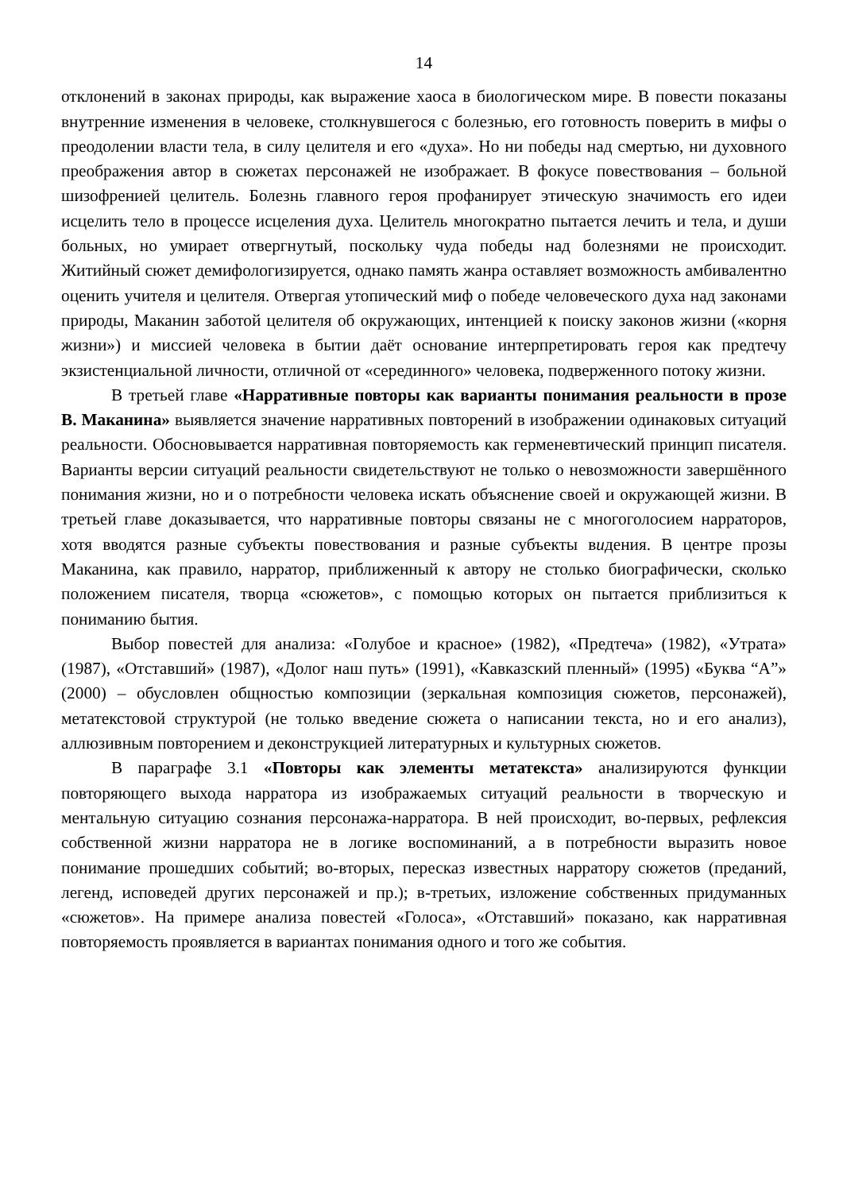14
отклонений в законах природы, как выражение хаоса в биологическом мире. В повести показаны внутренние изменения в человеке, столкнувшегося с болезнью, его готовность поверить в мифы о преодолении власти тела, в силу целителя и его «духа». Но ни победы над смертью, ни духовного преображения автор в сюжетах персонажей не изображает. В фокусе повествования – больной шизофренией целитель. Болезнь главного героя профанирует этическую значимость его идеи исцелить тело в процессе исцеления духа. Целитель многократно пытается лечить и тела, и души больных, но умирает отвергнутый, поскольку чуда победы над болезнями не происходит. Житийный сюжет демифологизируется, однако память жанра оставляет возможность амбивалентно оценить учителя и целителя. Отвергая утопический миф о победе человеческого духа над законами природы, Маканин заботой целителя об окружающих, интенцией к поиску законов жизни («корня жизни») и миссией человека в бытии даёт основание интерпретировать героя как предтечу экзистенциальной личности, отличной от «серединного» человека, подверженного потоку жизни.
В третьей главе «Нарративные повторы как варианты понимания реальности в прозе В. Маканина» выявляется значение нарративных повторений в изображении одинаковых ситуаций реальности. Обосновывается нарративная повторяемость как герменевтический принцип писателя. Варианты версии ситуаций реальности свидетельствуют не только о невозможности завершённого понимания жизни, но и о потребности человека искать объяснение своей и окружающей жизни. В третьей главе доказывается, что нарративные повторы связаны не с многоголосием нарраторов, хотя вводятся разные субъекты повествования и разные субъекты видения. В центре прозы Маканина, как правило, нарратор, приближенный к автору не столько биографически, сколько положением писателя, творца «сюжетов», с помощью которых он пытается приблизиться к пониманию бытия.
Выбор повестей для анализа: «Голубое и красное» (1982), «Предтеча» (1982), «Утрата» (1987), «Отставший» (1987), «Долог наш путь» (1991), «Кавказский пленный» (1995) «Буква “А”» (2000) – обусловлен общностью композиции (зеркальная композиция сюжетов, персонажей), метатекстовой структурой (не только введение сюжета о написании текста, но и его анализ), аллюзивным повторением и деконструкцией литературных и культурных сюжетов.
В параграфе 3.1 «Повторы как элементы метатекста» анализируются функции повторяющего выхода нарратора из изображаемых ситуаций реальности в творческую и ментальную ситуацию сознания персонажа-нарратора. В ней происходит, во-первых, рефлексия собственной жизни нарратора не в логике воспоминаний, а в потребности выразить новое понимание прошедших событий; во-вторых, пересказ известных нарратору сюжетов (преданий, легенд, исповедей других персонажей и пр.); в-третьих, изложение собственных придуманных «сюжетов». На примере анализа повестей «Голоса», «Отставший» показано, как нарративная повторяемость проявляется в вариантах понимания одного и того же события.